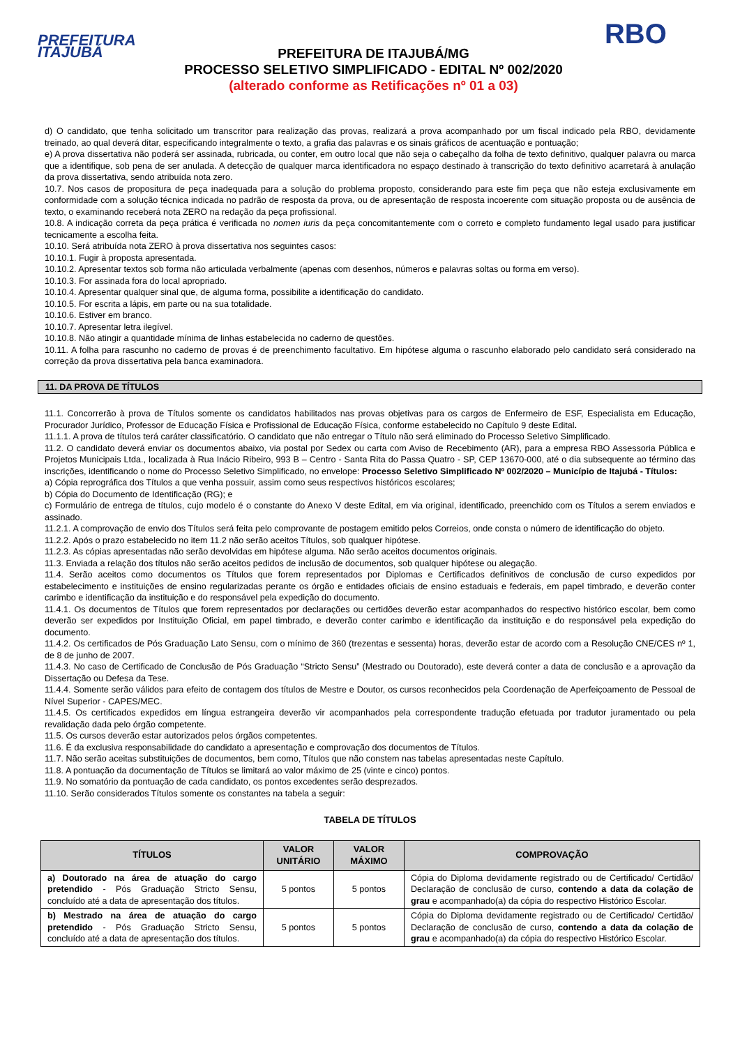PREFEITURA ITAJUBÁ
PREFEITURA DE ITAJUBÁ/MG
PROCESSO SELETIVO SIMPLIFICADO - EDITAL Nº 002/2020
(alterado conforme as Retificações nº 01 a 03)
RBO
d) O candidato, que tenha solicitado um transcritor para realização das provas, realizará a prova acompanhado por um fiscal indicado pela RBO, devidamente treinado, ao qual deverá ditar, especificando integralmente o texto, a grafia das palavras e os sinais gráficos de acentuação e pontuação;
e) A prova dissertativa não poderá ser assinada, rubricada, ou conter, em outro local que não seja o cabeçalho da folha de texto definitivo, qualquer palavra ou marca que a identifique, sob pena de ser anulada. A detecção de qualquer marca identificadora no espaço destinado à transcrição do texto definitivo acarretará à anulação da prova dissertativa, sendo atribuída nota zero.
10.7. Nos casos de propositura de peça inadequada para a solução do problema proposto, considerando para este fim peça que não esteja exclusivamente em conformidade com a solução técnica indicada no padrão de resposta da prova, ou de apresentação de resposta incoerente com situação proposta ou de ausência de texto, o examinando receberá nota ZERO na redação da peça profissional.
10.8. A indicação correta da peça prática é verificada no nomen iuris da peça concomitantemente com o correto e completo fundamento legal usado para justificar tecnicamente a escolha feita.
10.10. Será atribuída nota ZERO à prova dissertativa nos seguintes casos:
10.10.1. Fugir à proposta apresentada.
10.10.2. Apresentar textos sob forma não articulada verbalmente (apenas com desenhos, números e palavras soltas ou forma em verso).
10.10.3. For assinada fora do local apropriado.
10.10.4. Apresentar qualquer sinal que, de alguma forma, possibilite a identificação do candidato.
10.10.5. For escrita a lápis, em parte ou na sua totalidade.
10.10.6. Estiver em branco.
10.10.7. Apresentar letra ilegível.
10.10.8. Não atingir a quantidade mínima de linhas estabelecida no caderno de questões.
10.11. A folha para rascunho no caderno de provas é de preenchimento facultativo. Em hipótese alguma o rascunho elaborado pelo candidato será considerado na correção da prova dissertativa pela banca examinadora.
11. DA PROVA DE TÍTULOS
11.1. Concorrerão à prova de Títulos somente os candidatos habilitados nas provas objetivas para os cargos de Enfermeiro de ESF, Especialista em Educação, Procurador Jurídico, Professor de Educação Física e Profissional de Educação Física, conforme estabelecido no Capítulo 9 deste Edital.
11.1.1. A prova de títulos terá caráter classificatório. O candidato que não entregar o Título não será eliminado do Processo Seletivo Simplificado.
11.2. O candidato deverá enviar os documentos abaixo, via postal por Sedex ou carta com Aviso de Recebimento (AR), para a empresa RBO Assessoria Pública e Projetos Municipais Ltda., localizada à Rua Inácio Ribeiro, 993 B – Centro - Santa Rita do Passa Quatro - SP, CEP 13670-000, até o dia subsequente ao término das inscrições, identificando o nome do Processo Seletivo Simplificado, no envelope: Processo Seletivo Simplificado Nº 002/2020 – Município de Itajubá - Títulos:
a) Cópia reprográfica dos Títulos a que venha possuir, assim como seus respectivos históricos escolares;
b) Cópia do Documento de Identificação (RG); e
c) Formulário de entrega de títulos, cujo modelo é o constante do Anexo V deste Edital, em via original, identificado, preenchido com os Títulos a serem enviados e assinado.
11.2.1. A comprovação de envio dos Títulos será feita pelo comprovante de postagem emitido pelos Correios, onde consta o número de identificação do objeto.
11.2.2. Após o prazo estabelecido no item 11.2 não serão aceitos Títulos, sob qualquer hipótese.
11.2.3. As cópias apresentadas não serão devolvidas em hipótese alguma. Não serão aceitos documentos originais.
11.3. Enviada a relação dos títulos não serão aceitos pedidos de inclusão de documentos, sob qualquer hipótese ou alegação.
11.4. Serão aceitos como documentos os Títulos que forem representados por Diplomas e Certificados definitivos de conclusão de curso expedidos por estabelecimento e instituições de ensino regularizadas perante os órgão e entidades oficiais de ensino estaduais e federais, em papel timbrado, e deverão conter carimbo e identificação da instituição e do responsável pela expedição do documento.
11.4.1. Os documentos de Títulos que forem representados por declarações ou certidões deverão estar acompanhados do respectivo histórico escolar, bem como deverão ser expedidos por Instituição Oficial, em papel timbrado, e deverão conter carimbo e identificação da instituição e do responsável pela expedição do documento.
11.4.2. Os certificados de Pós Graduação Lato Sensu, com o mínimo de 360 (trezentas e sessenta) horas, deverão estar de acordo com a Resolução CNE/CES nº 1, de 8 de junho de 2007.
11.4.3. No caso de Certificado de Conclusão de Pós Graduação “Stricto Sensu” (Mestrado ou Doutorado), este deverá conter a data de conclusão e a aprovação da Dissertação ou Defesa da Tese.
11.4.4. Somente serão válidos para efeito de contagem dos títulos de Mestre e Doutor, os cursos reconhecidos pela Coordenação de Aperfeiçoamento de Pessoal de Nível Superior - CAPES/MEC.
11.4.5. Os certificados expedidos em língua estrangeira deverão vir acompanhados pela correspondente tradução efetuada por tradutor juramentado ou pela revalidação dada pelo órgão competente.
11.5. Os cursos deverão estar autorizados pelos órgãos competentes.
11.6. É da exclusiva responsabilidade do candidato a apresentação e comprovação dos documentos de Títulos.
11.7. Não serão aceitas substituições de documentos, bem como, Títulos que não constem nas tabelas apresentadas neste Capítulo.
11.8. A pontuação da documentação de Títulos se limitará ao valor máximo de 25 (vinte e cinco) pontos.
11.9. No somatório da pontuação de cada candidato, os pontos excedentes serão desprezados.
11.10. Serão considerados Títulos somente os constantes na tabela a seguir:
TABELA DE TÍTULOS
| TÍTULOS | VALOR UNITÁRIO | VALOR MÁXIMO | COMPROVAÇÃO |
| --- | --- | --- | --- |
| a) Doutorado na área de atuação do cargo pretendido - Pós Graduação Stricto Sensu, concluído até a data de apresentação dos títulos. | 5 pontos | 5 pontos | Cópia do Diploma devidamente registrado ou de Certificado/ Certidão/ Declaração de conclusão de curso, contendo a data da colação de grau e acompanhado(a) da cópia do respectivo Histórico Escolar. |
| b) Mestrado na área de atuação do cargo pretendido - Pós Graduação Stricto Sensu, concluído até a data de apresentação dos títulos. | 5 pontos | 5 pontos | Cópia do Diploma devidamente registrado ou de Certificado/ Certidão/ Declaração de conclusão de curso, contendo a data da colação de grau e acompanhado(a) da cópia do respectivo Histórico Escolar. |